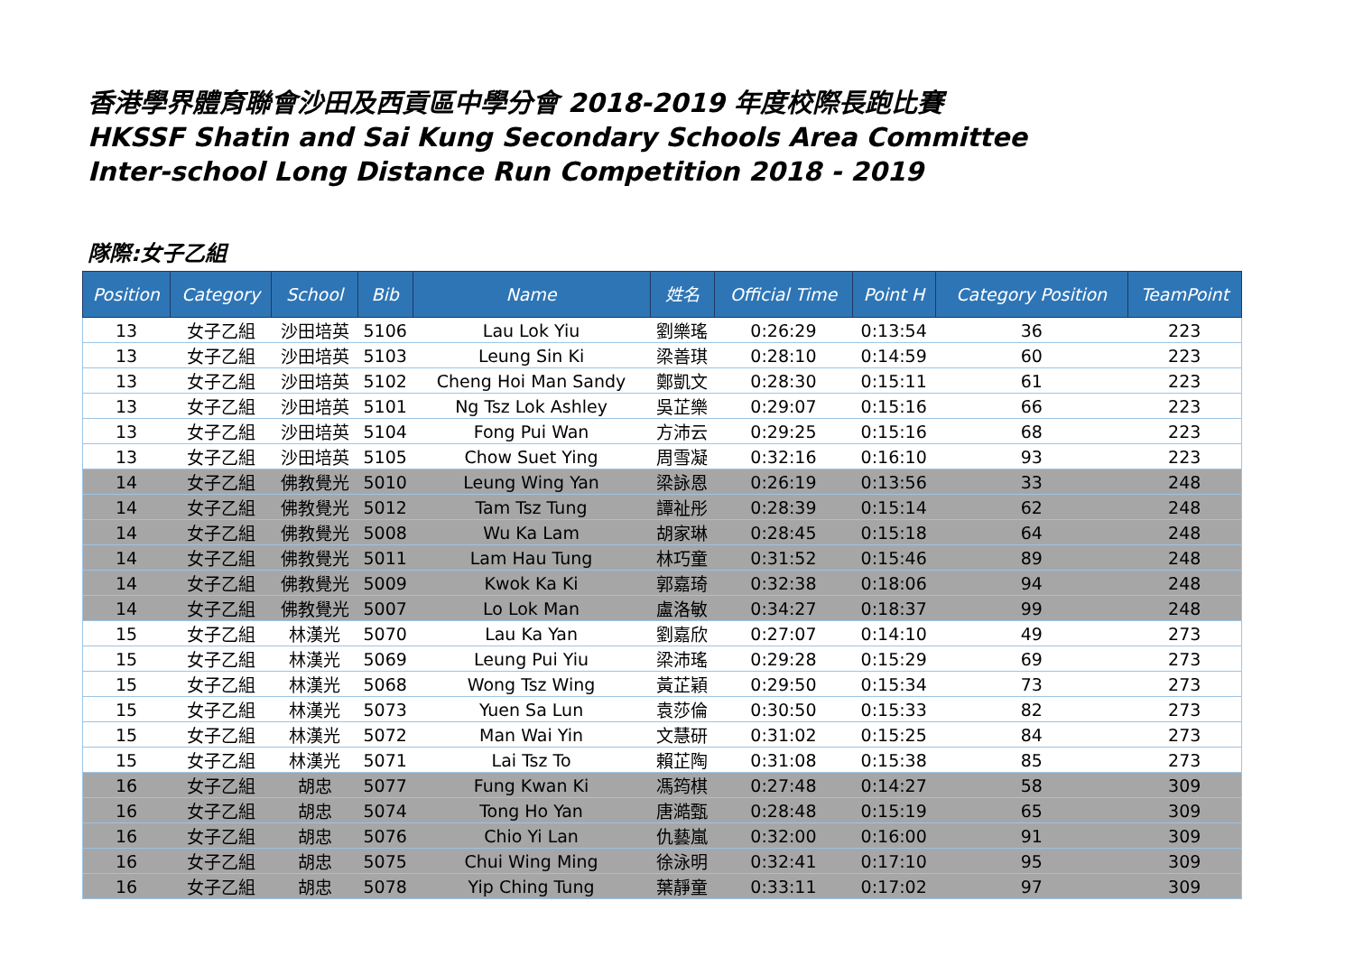香港學界體育聯會沙田及西貢區中學分會 2018-2019 年度校際長跑比賽
HKSSF Shatin and Sai Kung Secondary Schools Area Committee
Inter-school Long Distance Run Competition 2018 - 2019
隊際:女子乙組
| Position | Category | School | Bib | Name | 姓名 | Official Time | Point H | Category Position | TeamPoint |
| --- | --- | --- | --- | --- | --- | --- | --- | --- | --- |
| 13 | 女子乙組 | 沙田培英 | 5106 | Lau Lok Yiu | 劉樂瑤 | 0:26:29 | 0:13:54 | 36 | 223 |
| 13 | 女子乙組 | 沙田培英 | 5103 | Leung Sin Ki | 梁善琪 | 0:28:10 | 0:14:59 | 60 | 223 |
| 13 | 女子乙組 | 沙田培英 | 5102 | Cheng Hoi Man Sandy | 鄭凱文 | 0:28:30 | 0:15:11 | 61 | 223 |
| 13 | 女子乙組 | 沙田培英 | 5101 | Ng Tsz Lok Ashley | 吳芷樂 | 0:29:07 | 0:15:16 | 66 | 223 |
| 13 | 女子乙組 | 沙田培英 | 5104 | Fong Pui Wan | 方沛云 | 0:29:25 | 0:15:16 | 68 | 223 |
| 13 | 女子乙組 | 沙田培英 | 5105 | Chow Suet Ying | 周雪凝 | 0:32:16 | 0:16:10 | 93 | 223 |
| 14 | 女子乙組 | 佛教覺光 | 5010 | Leung Wing Yan | 梁詠恩 | 0:26:19 | 0:13:56 | 33 | 248 |
| 14 | 女子乙組 | 佛教覺光 | 5012 | Tam Tsz Tung | 譚祉彤 | 0:28:39 | 0:15:14 | 62 | 248 |
| 14 | 女子乙組 | 佛教覺光 | 5008 | Wu Ka Lam | 胡家琳 | 0:28:45 | 0:15:18 | 64 | 248 |
| 14 | 女子乙組 | 佛教覺光 | 5011 | Lam Hau Tung | 林巧童 | 0:31:52 | 0:15:46 | 89 | 248 |
| 14 | 女子乙組 | 佛教覺光 | 5009 | Kwok Ka Ki | 郭嘉琦 | 0:32:38 | 0:18:06 | 94 | 248 |
| 14 | 女子乙組 | 佛教覺光 | 5007 | Lo Lok Man | 盧洛敏 | 0:34:27 | 0:18:37 | 99 | 248 |
| 15 | 女子乙組 | 林漢光 | 5070 | Lau Ka Yan | 劉嘉欣 | 0:27:07 | 0:14:10 | 49 | 273 |
| 15 | 女子乙組 | 林漢光 | 5069 | Leung Pui Yiu | 梁沛瑤 | 0:29:28 | 0:15:29 | 69 | 273 |
| 15 | 女子乙組 | 林漢光 | 5068 | Wong Tsz Wing | 黃芷穎 | 0:29:50 | 0:15:34 | 73 | 273 |
| 15 | 女子乙組 | 林漢光 | 5073 | Yuen Sa Lun | 袁莎倫 | 0:30:50 | 0:15:33 | 82 | 273 |
| 15 | 女子乙組 | 林漢光 | 5072 | Man Wai Yin | 文慧研 | 0:31:02 | 0:15:25 | 84 | 273 |
| 15 | 女子乙組 | 林漢光 | 5071 | Lai Tsz To | 賴芷陶 | 0:31:08 | 0:15:38 | 85 | 273 |
| 16 | 女子乙組 | 胡忠 | 5077 | Fung Kwan Ki | 馮筠棋 | 0:27:48 | 0:14:27 | 58 | 309 |
| 16 | 女子乙組 | 胡忠 | 5074 | Tong Ho Yan | 唐澔甄 | 0:28:48 | 0:15:19 | 65 | 309 |
| 16 | 女子乙組 | 胡忠 | 5076 | Chio Yi Lan | 仇藝嵐 | 0:32:00 | 0:16:00 | 91 | 309 |
| 16 | 女子乙組 | 胡忠 | 5075 | Chui Wing Ming | 徐泳明 | 0:32:41 | 0:17:10 | 95 | 309 |
| 16 | 女子乙組 | 胡忠 | 5078 | Yip Ching Tung | 葉靜童 | 0:33:11 | 0:17:02 | 97 | 309 |